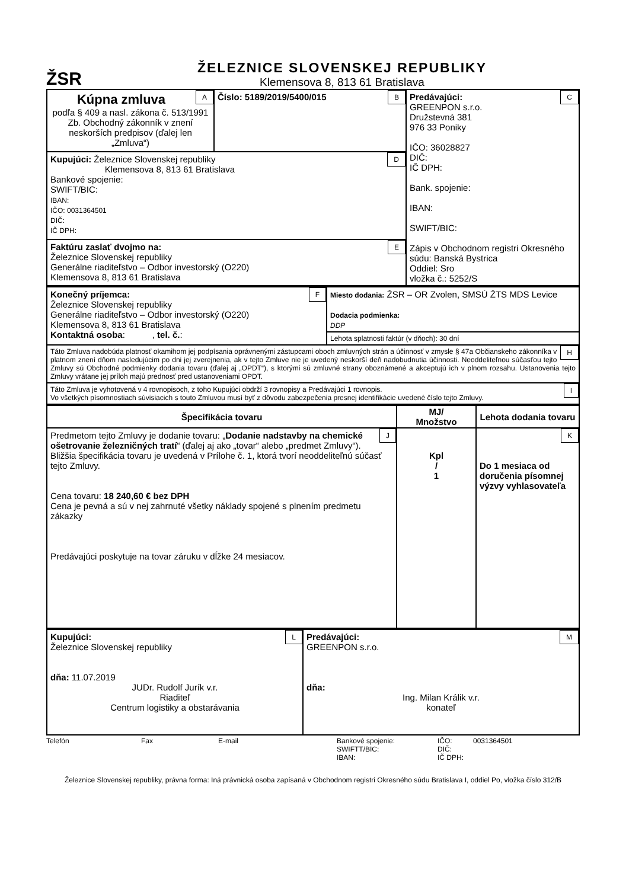ŽSR
ŽELEZNICE SLOVENSKEJ REPUBLIKY
Klemensova 8, 813 61 Bratislava
| A Kúpna zmluva podľa § 409 a nasl. zákona č. 513/1991 Zb. Obchodný zákonník v znení neskorších predpisov (ďalej len „Zmluva“) | B Číslo: 5189/2019/5400/015 | C Predávajúci: GREENPON s.r.o. Družstevná 381 976 33 Poniky IČO: 36028827 DIČ: IČ DPH: Bank. spojenie: IBAN: SWIFT/BIC: Zápis v Obchodnom registri Okresného súdu: Banská Bystrica Oddiel: Sro vložka č.: 5252/S |
| D Kupujúci: Železnice Slovenskej republiky Klemensova 8, 813 61 Bratislava Bankové spojenie: SWIFT/BIC: IBAN: IČO: 0031364501 DIČ: IČ DPH: | | |
| E Faktúru zaslať dvojmo na: Železnice Slovenskej republiky Generálne riaditeľstvo – Odbor investorský (O220) Klemensova 8, 813 61 Bratislava | | |
| F Konečný príjemca: Železnice Slovenskej republiky Generálne riaditeľstvo – Odbor investorský (O220) Klemensova 8, 813 61 Bratislava Kontaktná osoba : , tel. č. : | Miesto dodania: ŽSR – OR Zvolen, SMSÚ ŽTS MDS Levice Dodacia podmienka: DDP |
| | Lehota splatnosti faktúr (v dňoch): 30 dní |
| H Táto Zmluva nadobúda platnosť okamihom jej podpísania oprávnenými zástupcami oboch zmluvných strán a účinnosť v zmysle § 47a Občianskeho zákonníka v platnom znení dňom nasledujúcim po dni jej zverejnenia, ak v tejto Zmluve nie je uvedený neskorší deň nadobudnutia účinnosti. Neoddeliteľnou súčasťou tejto Zmluvy sú Obchodné podmienky dodania tovaru (ďalej aj „OPDT“), s ktorými sú zmluvné strany oboznámené a akceptujú ich v plnom rozsahu. Ustanovenia tejto Zmluvy vrátane jej príloh majú prednosť pred ustanoveniami OPDT. | |
| I Táto Zmluva je vyhotovená v 4 rovnopisoch, z toho Kupujúci obdrží 3 rovnopisy a Predávajúci 1 rovnopis. Vo všetkých písomnostiach súvisiacich s touto Zmluvou musí byť z dôvodu zabezpečenia presnej identifikácie uvedené číslo tejto Zmluvy. | |
| Špecifikácia tovaru | MJ/ Množstvo | Lehota dodania tovaru |
| --- | --- | --- |
| J Predmetom tejto Zmluvy je dodanie tovaru: „ Dodanie nadstavby na chemické ošetrovanie železničných tratí “ (ďalej aj ako „tovar“ alebo „predmet Zmluvy“). Bližšia špecifikácia tovaru je uvedená v Prílohe č. 1, ktorá tvorí neoddeliteľnú súčasť tejto Zmluvy. Cena tovaru: 18 240,60 € bez DPH Cena je pevná a sú v nej zahrnuté všetky náklady spojené s plnením predmetu zákazky Predávajúci poskytuje na tovar záruku v dĺžke 24 mesiacov. | Kpl / 1 | K Do 1 mesiaca od doručenia písomnej výzvy vyhlasovateľa |
| L Kupujúci: Železnice Slovenskej republiky dňa: 11.07.2019 JUDr. Rudolf Jurík v.r. Riaditeľ Centrum logistiky a obstarávania | M Predávajúci: GREENPON s.r.o. dňa: Ing. Milan Králik v.r. konateľ |
Telefón Fax E-mail Bankové spojenie:
SWIFTT/BIC:
IBAN:
IČO:
DIČ:
IČ DPH:
0031364501
Železnice Slovenskej republiky, právna forma: Iná právnická osoba zapísaná v Obchodnom registri Okresného súdu Bratislava I, oddiel Po, vložka číslo 312/B